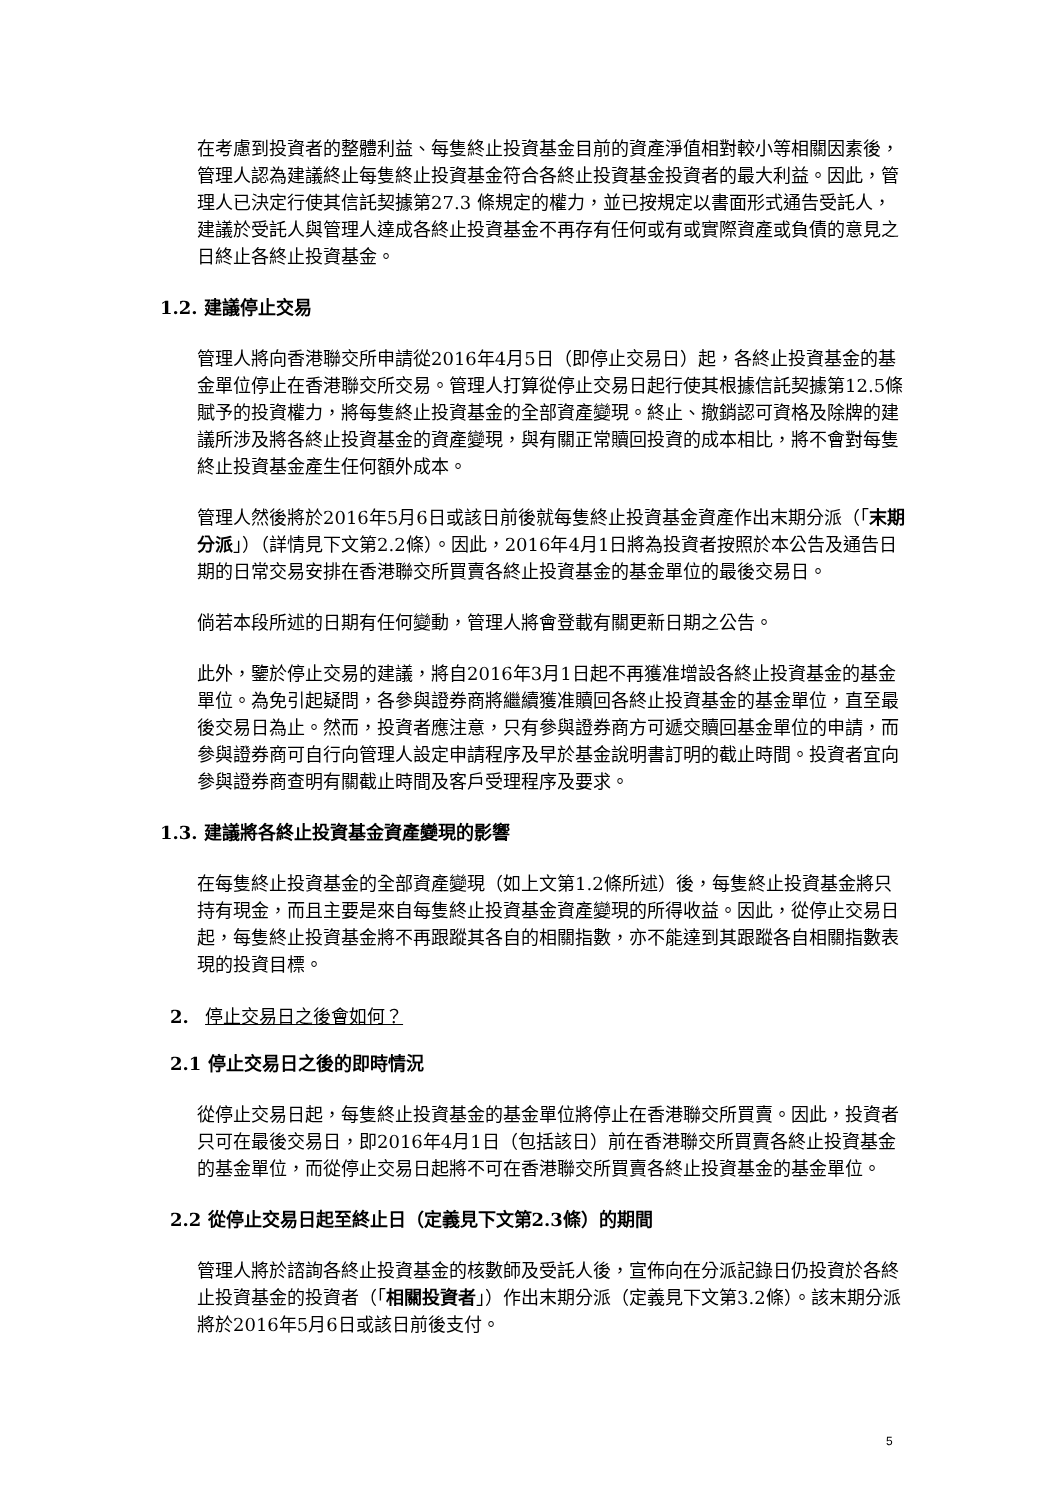在考慮到投資者的整體利益、每隻終止投資基金目前的資產淨值相對較小等相關因素後，管理人認為建議終止每隻終止投資基金符合各終止投資基金投資者的最大利益。因此，管理人已決定行使其信託契據第27.3 條規定的權力，並已按規定以書面形式通告受託人，建議於受託人與管理人達成各終止投資基金不再存有任何或有或實際資產或負債的意見之日終止各終止投資基金。
1.2. 建議停止交易
管理人將向香港聯交所申請從2016年4月5日（即停止交易日）起，各終止投資基金的基金單位停止在香港聯交所交易。管理人打算從停止交易日起行使其根據信託契據第12.5條賦予的投資權力，將每隻終止投資基金的全部資產變現。終止、撤銷認可資格及除牌的建議所涉及將各終止投資基金的資產變現，與有關正常贖回投資的成本相比，將不會對每隻終止投資基金產生任何額外成本。
管理人然後將於2016年5月6日或該日前後就每隻終止投資基金資產作出末期分派（「末期分派」）（詳情見下文第2.2條）。因此，2016年4月1日將為投資者按照於本公告及通告日期的日常交易安排在香港聯交所買賣各終止投資基金的基金單位的最後交易日。
倘若本段所述的日期有任何變動，管理人將會登載有關更新日期之公告。
此外，鑒於停止交易的建議，將自2016年3月1日起不再獲准增設各終止投資基金的基金單位。為免引起疑問，各參與證券商將繼續獲准贖回各終止投資基金的基金單位，直至最後交易日為止。然而，投資者應注意，只有參與證券商方可遞交贖回基金單位的申請，而參與證券商可自行向管理人設定申請程序及早於基金說明書訂明的截止時間。投資者宜向參與證券商查明有關截止時間及客戶受理程序及要求。
1.3. 建議將各終止投資基金資產變現的影響
在每隻終止投資基金的全部資產變現（如上文第1.2條所述）後，每隻終止投資基金將只持有現金，而且主要是來自每隻終止投資基金資產變現的所得收益。因此，從停止交易日起，每隻終止投資基金將不再跟蹤其各自的相關指數，亦不能達到其跟蹤各自相關指數表現的投資目標。
2. 停止交易日之後會如何？
2.1 停止交易日之後的即時情況
從停止交易日起，每隻終止投資基金的基金單位將停止在香港聯交所買賣。因此，投資者只可在最後交易日，即2016年4月1日（包括該日）前在香港聯交所買賣各終止投資基金的基金單位，而從停止交易日起將不可在香港聯交所買賣各終止投資基金的基金單位。
2.2 從停止交易日起至終止日（定義見下文第2.3條）的期間
管理人將於諮詢各終止投資基金的核數師及受託人後，宣佈向在分派記錄日仍投資於各終止投資基金的投資者（「相關投資者」）作出末期分派（定義見下文第3.2條）。該末期分派將於2016年5月6日或該日前後支付。
5